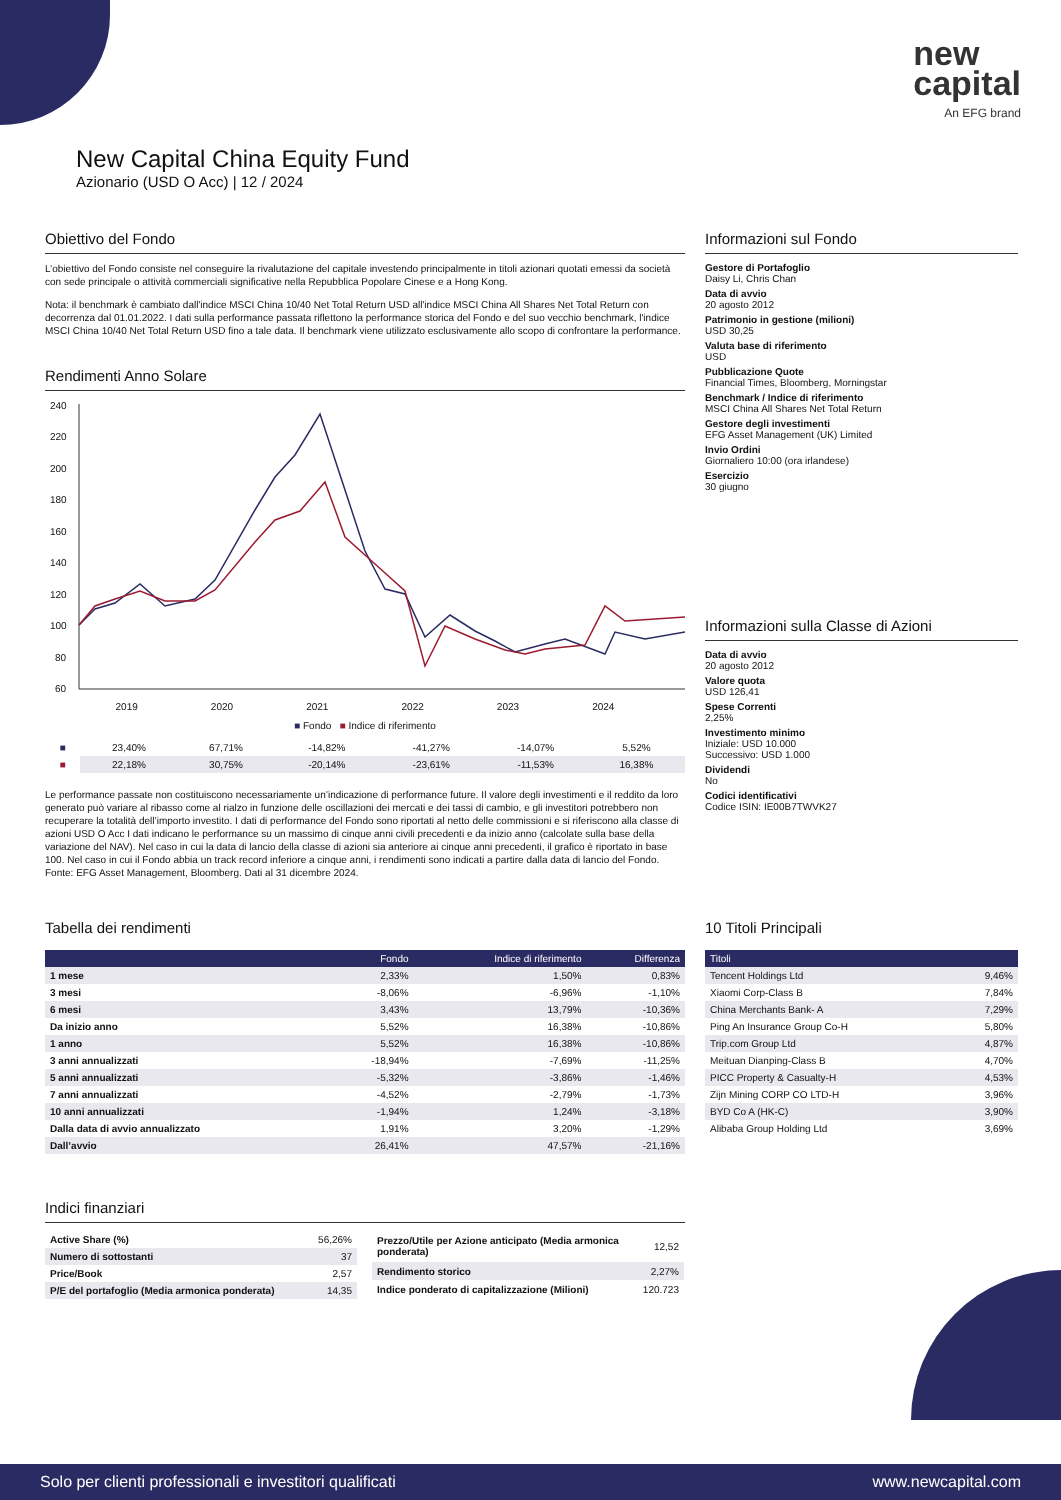new
capital
An EFG brand
New Capital China Equity Fund
Azionario (USD O Acc) | 12 / 2024
Obiettivo del Fondo
L’obiettivo del Fondo consiste nel conseguire la rivalutazione del capitale investendo principalmente in titoli azionari quotati emessi da società con sede principale o attività commerciali significative nella Repubblica Popolare Cinese e a Hong Kong.
Nota: il benchmark è cambiato dall'indice MSCI China 10/40 Net Total Return USD all'indice MSCI China All Shares Net Total Return con decorrenza dal 01.01.2022. I dati sulla performance passata riflettono la performance storica del Fondo e del suo vecchio benchmark, l'indice MSCI China 10/40 Net Total Return USD fino a tale data. Il benchmark viene utilizzato esclusivamente allo scopo di confrontare la performance.
Rendimenti Anno Solare
240
220
200
180
160
140
120
100
80
60
2019 2020 2021 2022 2023 2024
■ Fondo ■ Indice di riferimento
| ■ | 23,40% | 67,71% | -14,82% | -41,27% | -14,07% | 5,52% |
| ■ | 22,18% | 30,75% | -20,14% | -23,61% | -11,53% | 16,38% |
Le performance passate non costituiscono necessariamente un’indicazione di performance future. Il valore degli investimenti e il reddito da loro generato può variare al ribasso come al rialzo in funzione delle oscillazioni dei mercati e dei tassi di cambio, e gli investitori potrebbero non recuperare la totalità dell’importo investito. I dati di performance del Fondo sono riportati al netto delle commissioni e si riferiscono alla classe di azioni USD O Acc I dati indicano le performance su un massimo di cinque anni civili precedenti e da inizio anno (calcolate sulla base della variazione del NAV). Nel caso in cui la data di lancio della classe di azioni sia anteriore ai cinque anni precedenti, il grafico è riportato in base 100. Nel caso in cui il Fondo abbia un track record inferiore a cinque anni, i rendimenti sono indicati a partire dalla data di lancio del Fondo. Fonte: EFG Asset Management, Bloomberg. Dati al 31 dicembre 2024.
Informazioni sul Fondo
Gestore di Portafoglio
Daisy Li, Chris Chan
Data di avvio
20 agosto 2012
Patrimonio in gestione (milioni)
USD 30,25
Valuta base di riferimento
USD
Pubblicazione Quote
Financial Times, Bloomberg, Morningstar
Benchmark / Indice di riferimento
MSCI China All Shares Net Total Return
Gestore degli investimenti
EFG Asset Management (UK) Limited
Invio Ordini
Giornaliero 10:00 (ora irlandese)
Esercizio
30 giugno
Informazioni sulla Classe di Azioni
Data di avvio
20 agosto 2012
Valore quota
USD 126,41
Spese Correnti
2,25%
Investimento minimo
Iniziale: USD 10.000
Successivo: USD 1.000
Dividendi
No
Codici identificativi
Codice ISIN: IE00B7TWVK27
Tabella dei rendimenti
| | Fondo | Indice di riferimento | Differenza |
| --- | --- | --- | --- |
| 1 mese | 2,33% | 1,50% | 0,83% |
| 3 mesi | -8,06% | -6,96% | -1,10% |
| 6 mesi | 3,43% | 13,79% | -10,36% |
| Da inizio anno | 5,52% | 16,38% | -10,86% |
| 1 anno | 5,52% | 16,38% | -10,86% |
| 3 anni annualizzati | -18,94% | -7,69% | -11,25% |
| 5 anni annualizzati | -5,32% | -3,86% | -1,46% |
| 7 anni annualizzati | -4,52% | -2,79% | -1,73% |
| 10 anni annualizzati | -1,94% | 1,24% | -3,18% |
| Dalla data di avvio annualizzato | 1,91% | 3,20% | -1,29% |
| Dall’avvio | 26,41% | 47,57% | -21,16% |
10 Titoli Principali
| Titoli | |
| --- | --- |
| Tencent Holdings Ltd | 9,46% |
| Xiaomi Corp-Class B | 7,84% |
| China Merchants Bank- A | 7,29% |
| Ping An Insurance Group Co-H | 5,80% |
| Trip.com Group Ltd | 4,87% |
| Meituan Dianping-Class B | 4,70% |
| PICC Property & Casualty-H | 4,53% |
| Zijn Mining CORP CO LTD-H | 3,96% |
| BYD Co A (HK-C) | 3,90% |
| Alibaba Group Holding Ltd | 3,69% |
Indici finanziari
| Active Share (%) | 56,26% |
| Numero di sottostanti | 37 |
| Price/Book | 2,57 |
| P/E del portafoglio (Media armonica ponderata) | 14,35 |
| Prezzo/Utile per Azione anticipato (Media armonica ponderata) | 12,52 |
| Rendimento storico | 2,27% |
| Indice ponderato di capitalizzazione (Milioni) | 120.723 |
Solo per clienti professionali e investitori qualificati www.newcapital.com